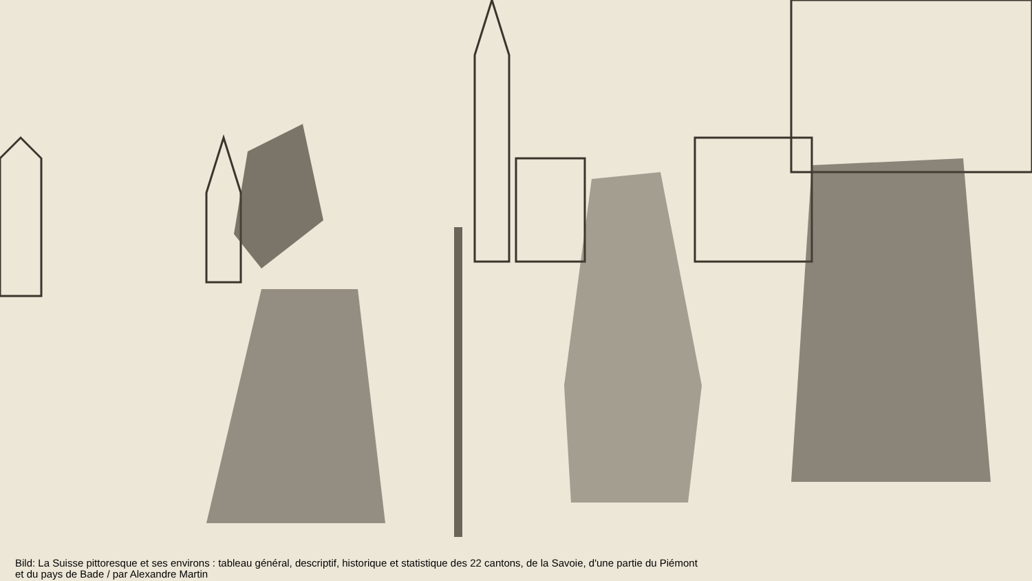Bild: La Suisse pittoresque et ses environs : tableau général, descriptif, historique et statistique des 22 cantons, de la Savoie, d'une partie du Piémont et du pays de Bade / par Alexandre Martin